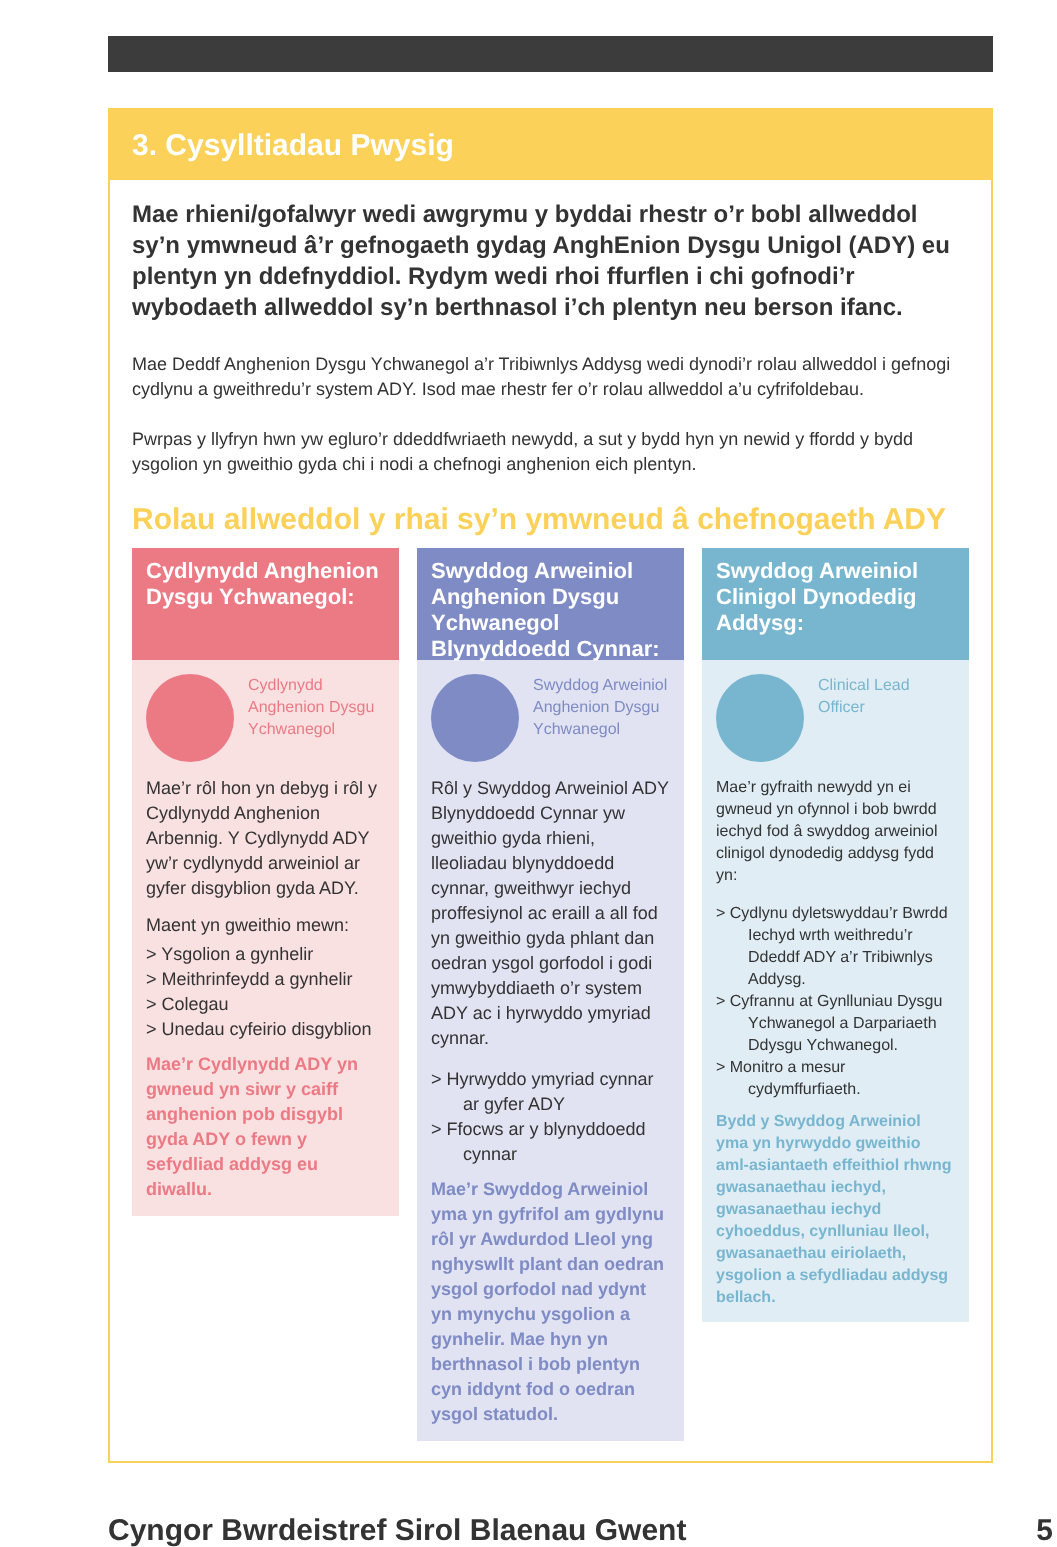3. Cysylltiadau Pwysig
Mae rhieni/gofalwyr wedi awgrymu y byddai rhestr o’r bobl allweddol sy’n ymwneud â’r gefnogaeth gydag AnghEnion Dysgu Unigol (ADY) eu plentyn yn ddefnyddiol. Rydym wedi rhoi ffurflen i chi gofnodi’r wybodaeth allweddol sy’n berthnasol i’ch plentyn neu berson ifanc.
Mae Deddf Anghenion Dysgu Ychwanegol a’r Tribiwnlys Addysg wedi dynodi’r rolau allweddol i gefnogi cydlynu a gweithredu’r system ADY. Isod mae rhestr fer o’r rolau allweddol a’u cyfrifoldebau.
Pwrpas y llyfryn hwn yw egluro’r ddeddfwriaeth newydd, a sut y bydd hyn yn newid y ffordd y bydd ysgolion yn gweithio gyda chi i nodi a chefnogi anghenion eich plentyn.
Rolau allweddol y rhai sy’n ymwneud â chefnogaeth ADY
Cydlynydd Anghenion Dysgu Ychwanegol:
Cydlynydd Anghenion Dysgu Ychwanegol
Mae’r rôl hon yn debyg i rôl y Cydlynydd Anghenion Arbennig. Y Cydlynydd ADY yw’r cydlynydd arweiniol ar gyfer disgyblion gyda ADY.
Maent yn gweithio mewn:
> Ysgolion a gynhelir
> Meithrinfeydd a gynhelir
> Colegau
> Unedau cyfeirio disgyblion
Mae’r Cydlynydd ADY yn gwneud yn siwr y caiff anghenion pob disgybl gyda ADY o fewn y sefydliad addysg eu diwallu.
Swyddog Arweiniol Anghenion Dysgu Ychwanegol Blynyddoedd Cynnar:
Swyddog Arweiniol Anghenion Dysgu Ychwanegol
Rôl y Swyddog Arweiniol ADY Blynyddoedd Cynnar yw gweithio gyda rhieni, lleoliadau blynyddoedd cynnar, gweithwyr iechyd proffesiynol ac eraill a all fod yn gweithio gyda phlant dan oedran ysgol gorfodol i godi ymwybyddiaeth o’r system ADY ac i hyrwyddo ymyriad cynnar.
> Hyrwyddo ymyriad cynnar ar gyfer ADY
> Ffocws ar y blynyddoedd cynnar
Mae’r Swyddog Arweiniol yma yn gyfrifol am gydlynu rôl yr Awdurdod Lleol yng nghyswllt plant dan oedran ysgol gorfodol nad ydynt yn mynychu ysgolion a gynhelir. Mae hyn yn berthnasol i bob plentyn cyn iddynt fod o oedran ysgol statudol.
Swyddog Arweiniol Clinigol Dynodedig Addysg:
Clinical Lead Officer
Mae’r gyfraith newydd yn ei gwneud yn ofynnol i bob bwrdd iechyd fod â swyddog arweiniol clinigol dynodedig addysg fydd yn:
> Cydlynu dyletswyddau’r Bwrdd Iechyd wrth weithredu’r Ddeddf ADY a’r Tribiwnlys Addysg.
> Cyfrannu at Gynlluniau Dysgu Ychwanegol a Darpariaeth Ddysgu Ychwanegol.
> Monitro a mesur cydymffurfiaeth.
Bydd y Swyddog Arweiniol yma yn hyrwyddo gweithio aml-asiantaeth effeithiol rhwng gwasanaethau iechyd, gwasanaethau iechyd cyhoeddus, cynlluniau lleol, gwasanaethau eiriolaeth, ysgolion a sefydliadau addysg bellach.
Cyngor Bwrdeistref Sirol Blaenau Gwent 5